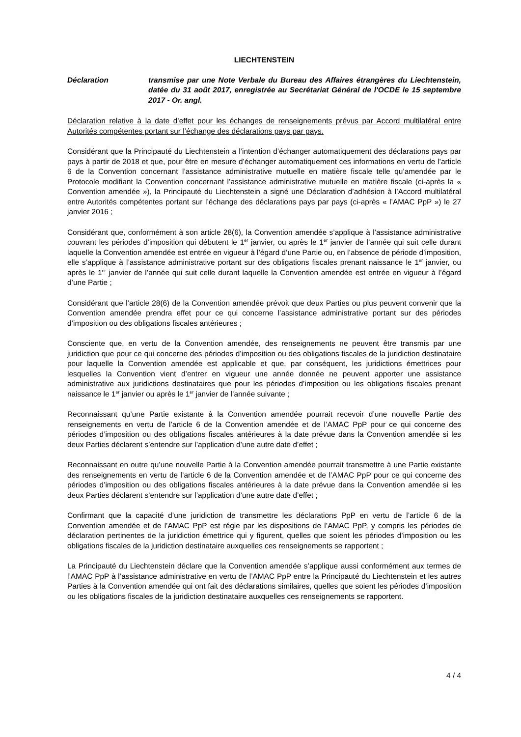LIECHTENSTEIN
Déclaration transmise par une Note Verbale du Bureau des Affaires étrangères du Liechtenstein, datée du 31 août 2017, enregistrée au Secrétariat Général de l'OCDE le 15 septembre 2017 - Or. angl.
Déclaration relative à la date d’effet pour les échanges de renseignements prévus par Accord multilatéral entre Autorités compétentes portant sur l’échange des déclarations pays par pays.
Considérant que la Principauté du Liechtenstein a l’intention d’échanger automatiquement des déclarations pays par pays à partir de 2018 et que, pour être en mesure d’échanger automatiquement ces informations en vertu de l’article 6 de la Convention concernant l’assistance administrative mutuelle en matière fiscale telle qu’amendée par le Protocole modifiant la Convention concernant l’assistance administrative mutuelle en matière fiscale (ci-après la « Convention amendée »), la Principauté du Liechtenstein a signé une Déclaration d’adhésion à l’Accord multilatéral entre Autorités compétentes portant sur l’échange des déclarations pays par pays (ci-après « l’AMAC PpP ») le 27 janvier 2016 ;
Considérant que, conformément à son article 28(6), la Convention amendée s’applique à l’assistance administrative couvrant les périodes d’imposition qui débutent le 1<sup>er</sup> janvier, ou après le 1<sup>er</sup> janvier de l’année qui suit celle durant laquelle la Convention amendée est entrée en vigueur à l’égard d’une Partie ou, en l’absence de période d’imposition, elle s’applique à l’assistance administrative portant sur des obligations fiscales prenant naissance le 1<sup>er</sup> janvier, ou après le 1<sup>er</sup> janvier de l’année qui suit celle durant laquelle la Convention amendée est entrée en vigueur à l’égard d’une Partie ;
Considérant que l’article 28(6) de la Convention amendée prévoit que deux Parties ou plus peuvent convenir que la Convention amendée prendra effet pour ce qui concerne l’assistance administrative portant sur des périodes d’imposition ou des obligations fiscales antérieures ;
Consciente que, en vertu de la Convention amendée, des renseignements ne peuvent être transmis par une juridiction que pour ce qui concerne des périodes d’imposition ou des obligations fiscales de la juridiction destinataire pour laquelle la Convention amendée est applicable et que, par conséquent, les juridictions émettrices pour lesquelles la Convention vient d’entrer en vigueur une année donnée ne peuvent apporter une assistance administrative aux juridictions destinataires que pour les périodes d’imposition ou les obligations fiscales prenant naissance le 1<sup>er</sup> janvier ou après le 1<sup>er</sup> janvier de l’année suivante ;
Reconnaissant qu’une Partie existante à la Convention amendée pourrait recevoir d’une nouvelle Partie des renseignements en vertu de l’article 6 de la Convention amendée et de l’AMAC PpP pour ce qui concerne des périodes d’imposition ou des obligations fiscales antérieures à la date prévue dans la Convention amendée si les deux Parties déclarent s’entendre sur l’application d’une autre date d’effet ;
Reconnaissant en outre qu’une nouvelle Partie à la Convention amendée pourrait transmettre à une Partie existante des renseignements en vertu de l’article 6 de la Convention amendée et de l’AMAC PpP pour ce qui concerne des périodes d’imposition ou des obligations fiscales antérieures à la date prévue dans la Convention amendée si les deux Parties déclarent s’entendre sur l’application d’une autre date d’effet ;
Confirmant que la capacité d’une juridiction de transmettre les déclarations PpP en vertu de l’article 6 de la Convention amendée et de l’AMAC PpP est régie par les dispositions de l’AMAC PpP, y compris les périodes de déclaration pertinentes de la juridiction émettrice qui y figurent, quelles que soient les périodes d’imposition ou les obligations fiscales de la juridiction destinataire auxquelles ces renseignements se rapportent ;
La Principauté du Liechtenstein déclare que la Convention amendée s’applique aussi conformément aux termes de l’AMAC PpP à l’assistance administrative en vertu de l’AMAC PpP entre la Principauté du Liechtenstein et les autres Parties à la Convention amendée qui ont fait des déclarations similaires, quelles que soient les périodes d’imposition ou les obligations fiscales de la juridiction destinataire auxquelles ces renseignements se rapportent.
4 / 4